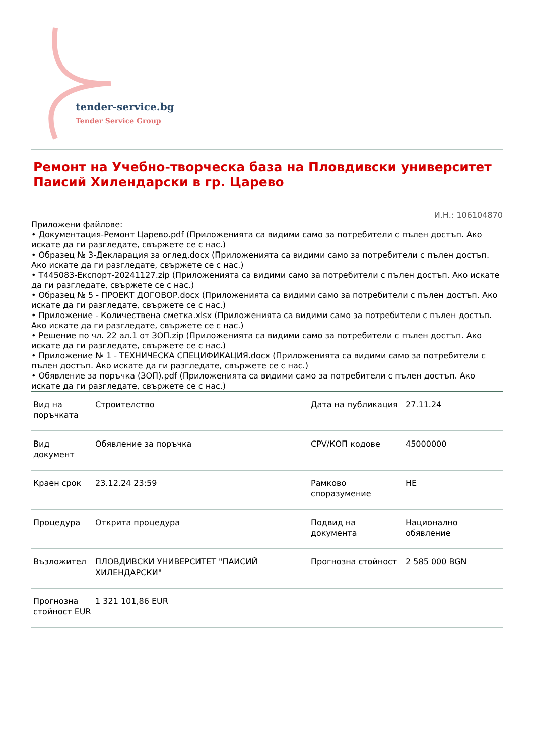tender-service.bg
Tender Service Group
Ремонт на Учебно-творческа база на Пловдивски университет Паисий Хилендарски в гр. Царево
И.Н.: 106104870
Приложени файлове:
• Документация-Ремонт Царево.pdf (Приложенията са видими само за потребители с пълен достъп. Ако искате да ги разгледате, свържете се с нас.)
• Образец № 3-Декларация за оглед.docx (Приложенията са видими само за потребители с пълен достъп. Ако искате да ги разгледате, свържете се с нас.)
• Т445083-Експорт-20241127.zip (Приложенията са видими само за потребители с пълен достъп. Ако искате да ги разгледате, свържете се с нас.)
• Образец № 5 - ПРОЕКТ ДОГОВОР.docx (Приложенията са видими само за потребители с пълен достъп. Ако искате да ги разгледате, свържете се с нас.)
• Приложение - Количествена сметка.xlsx (Приложенията са видими само за потребители с пълен достъп. Ако искате да ги разгледате, свържете се с нас.)
• Решение по чл. 22 ал.1 от ЗОП.zip (Приложенията са видими само за потребители с пълен достъп. Ако искате да ги разгледате, свържете се с нас.)
• Приложение № 1 - ТЕХНИЧЕСКА СПЕЦИФИКАЦИЯ.docx (Приложенията са видими само за потребители с пълен достъп. Ако искате да ги разгледате, свържете се с нас.)
• Обявление за поръчка (ЗОП).pdf (Приложенията са видими само за потребители с пълен достъп. Ако искате да ги разгледате, свържете се с нас.)
| Вид на поръчката | Строителство | Дата на публикация | 27.11.24 |
| Вид документ | Обявление за поръчка | CPV/КОП кодове | 45000000 |
| Краен срок | 23.12.24 23:59 | Рамково споразумение | НЕ |
| Процедура | Открита процедура | Подвид на документа | Национално обявление |
| Възложител | ПЛОВДИВСКИ УНИВЕРСИТЕТ "ПАИСИЙ ХИЛЕНДАРСКИ" | Прогнозна стойност | 2 585 000 BGN |
| Прогнозна стойност EUR | 1 321 101,86 EUR | | |